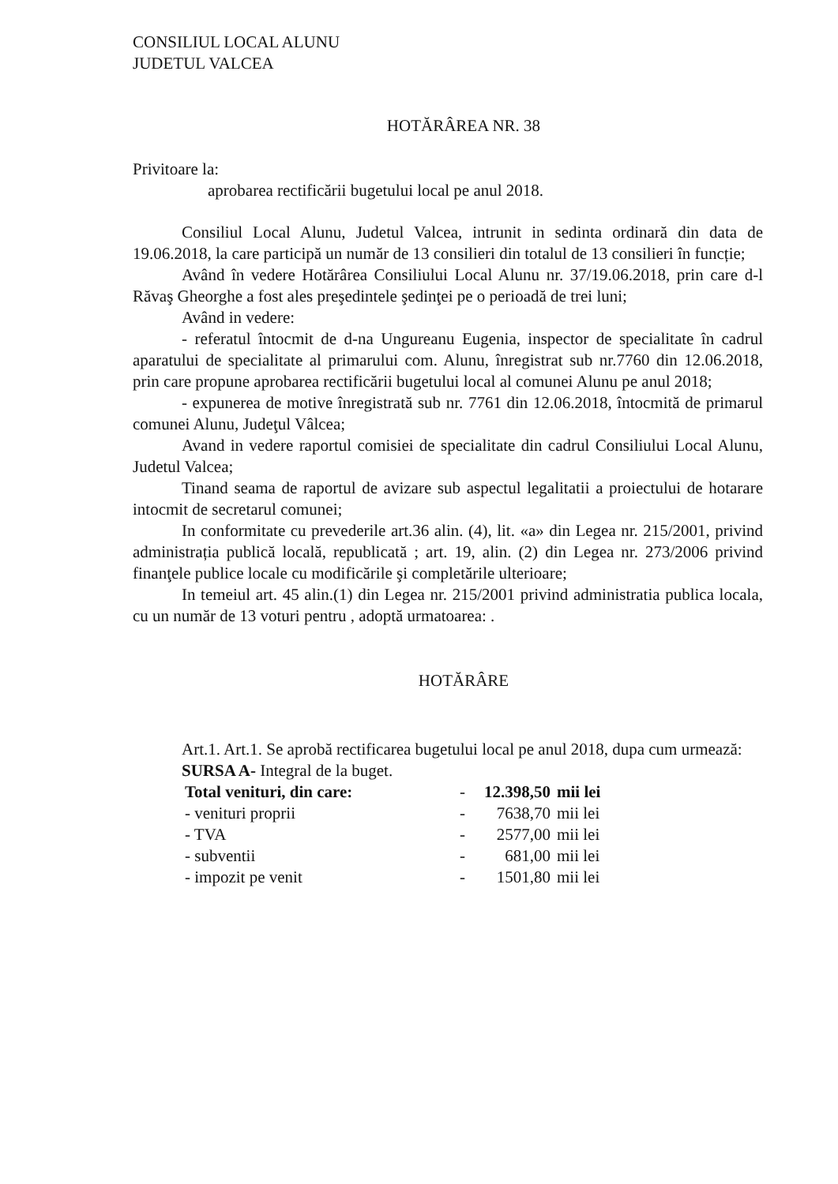CONSILIUL LOCAL ALUNU
JUDETUL VALCEA
HOTĂRÂREA NR. 38
Privitoare la:
aprobarea rectificării bugetului local pe anul 2018.
Consiliul Local Alunu, Judetul Valcea, intrunit in sedinta ordinară din data de 19.06.2018, la care participă un număr de 13 consilieri din totalul de 13 consilieri în funcție;
Având în vedere Hotărârea Consiliului Local Alunu nr. 37/19.06.2018, prin care d-l Răvaş Gheorghe a fost ales preşedintele şedinţei pe o perioadă de trei luni;
Având in vedere:
- referatul întocmit de d-na Ungureanu Eugenia, inspector de specialitate în cadrul aparatului de specialitate al primarului com. Alunu, înregistrat sub nr.7760 din 12.06.2018, prin care propune aprobarea rectificării bugetului local al comunei Alunu pe anul 2018;
- expunerea de motive înregistrată sub nr. 7761 din 12.06.2018, întocmită de primarul comunei Alunu, Judeţul Vâlcea;
Avand in vedere raportul comisiei de specialitate din cadrul Consiliului Local Alunu, Judetul Valcea;
Tinand seama de raportul de avizare sub aspectul legalitatii a proiectului de hotarare intocmit de secretarul comunei;
In conformitate cu prevederile art.36 alin. (4), lit. «a» din Legea nr. 215/2001, privind administrația publică locală, republicată ; art. 19, alin. (2) din Legea nr. 273/2006 privind finanţele publice locale cu modificările şi completările ulterioare;
In temeiul art. 45 alin.(1) din Legea nr. 215/2001 privind administratia publica locala, cu un număr de 13 voturi pentru , adoptă urmatoarea: .
HOTĂRÂRE
Art.1. Art.1. Se aprobă rectificarea bugetului local pe anul 2018, dupa cum urmează:
SURSA A- Integral de la buget.
| Total venituri, din care: | - | 12.398,50 | mii lei |
| - venituri proprii | - | 7638,70 | mii lei |
| - TVA | - | 2577,00 | mii lei |
| - subventii | - | 681,00 | mii lei |
| - impozit pe venit | - | 1501,80 | mii lei |